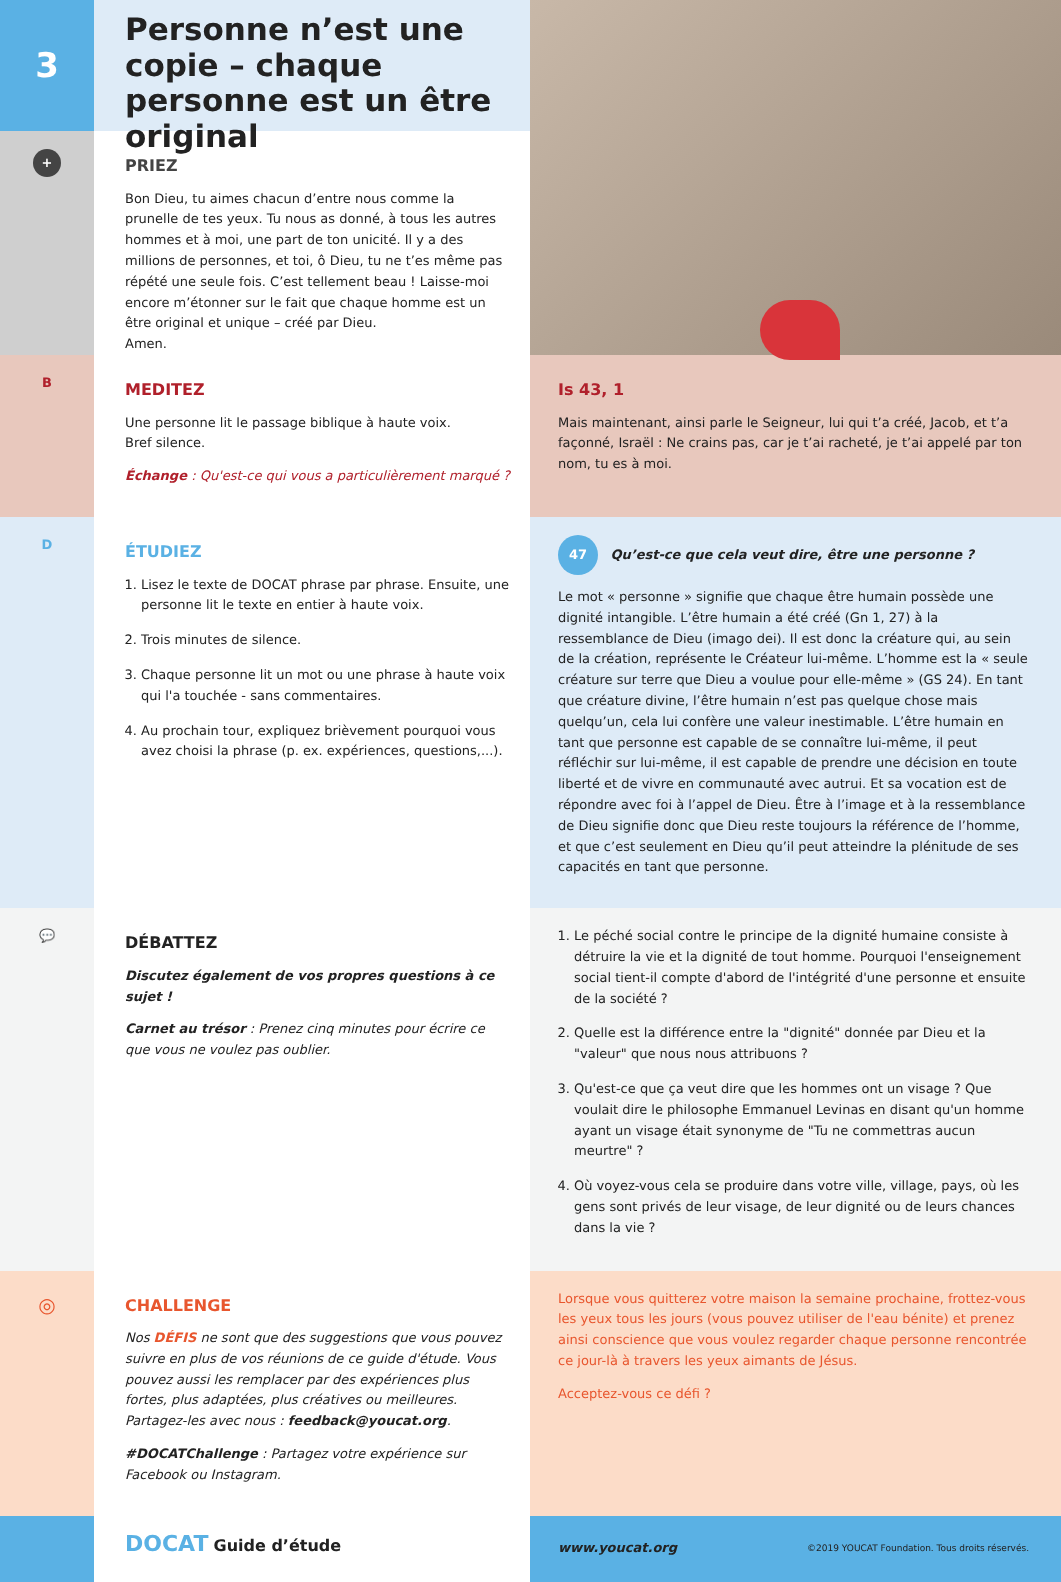3
+
Personne n’est une copie – chaque personne est un être original
PRIEZ
Bon Dieu, tu aimes chacun d’entre nous comme la prunelle de tes yeux. Tu nous as donné, à tous les autres hommes et à moi, une part de ton unicité. Il y a des millions de personnes, et toi, ô Dieu, tu ne t’es même pas répété une seule fois. C’est tellement beau ! Laisse-moi encore m’étonner sur le fait que chaque homme est un être original et unique – créé par Dieu.
Amen.
B
MEDITEZ
Une personne lit le passage biblique à haute voix.
Bref silence.
Échange : Qu'est-ce qui vous a particulièrement marqué ?
Is 43, 1
Mais maintenant, ainsi parle le Seigneur, lui qui t’a créé, Jacob, et t’a façonné, Israël : Ne crains pas, car je t’ai racheté, je t’ai appelé par ton nom, tu es à moi.
D
ÉTUDIEZ
1. Lisez le texte de DOCAT phrase par phrase. Ensuite, une personne lit le texte en entier à haute voix.
2. Trois minutes de silence.
3. Chaque personne lit un mot ou une phrase à haute voix qui l'a touchée - sans commentaires.
4. Au prochain tour, expliquez brièvement pourquoi vous avez choisi la phrase (p. ex. expériences, questions,...).
47 Qu’est-ce que cela veut dire, être une personne ?
Le mot « personne » signifie que chaque être humain possède une dignité intangible. L’être humain a été créé (Gn 1, 27) à la ressemblance de Dieu (imago dei). Il est donc la créature qui, au sein de la création, représente le Créateur lui-même. L’homme est la « seule créature sur terre que Dieu a voulue pour elle-même » (GS 24). En tant que créature divine, l’être humain n’est pas quelque chose mais quelqu’un, cela lui confère une valeur inestimable. L’être humain en tant que personne est capable de se connaître lui-même, il peut réfléchir sur lui-même, il est capable de prendre une décision en toute liberté et de vivre en communauté avec autrui. Et sa vocation est de répondre avec foi à l’appel de Dieu. Être à l’image et à la ressemblance de Dieu signifie donc que Dieu reste toujours la référence de l’homme, et que c’est seulement en Dieu qu’il peut atteindre la plénitude de ses capacités en tant que personne.
💬
DÉBATTEZ
Discutez également de vos propres questions à ce sujet !
Carnet au trésor : Prenez cinq minutes pour écrire ce que vous ne voulez pas oublier.
1. Le péché social contre le principe de la dignité humaine consiste à détruire la vie et la dignité de tout homme. Pourquoi l'enseignement social tient-il compte d'abord de l'intégrité d'une personne et ensuite de la société ?
2. Quelle est la différence entre la "dignité" donnée par Dieu et la "valeur" que nous nous attribuons ?
3. Qu'est-ce que ça veut dire que les hommes ont un visage ? Que voulait dire le philosophe Emmanuel Levinas en disant qu'un homme ayant un visage était synonyme de "Tu ne commettras aucun meurtre" ?
4. Où voyez-vous cela se produire dans votre ville, village, pays, où les gens sont privés de leur visage, de leur dignité ou de leurs chances dans la vie ?
◎
CHALLENGE
Nos DÉFIS ne sont que des suggestions que vous pouvez suivre en plus de vos réunions de ce guide d'étude. Vous pouvez aussi les remplacer par des expériences plus fortes, plus adaptées, plus créatives ou meilleures. Partagez-les avec nous : feedback@youcat.org.
#DOCATChallenge : Partagez votre expérience sur Facebook ou Instagram.
Lorsque vous quitterez votre maison la semaine prochaine, frottez-vous les yeux tous les jours (vous pouvez utiliser de l'eau bénite) et prenez ainsi conscience que vous voulez regarder chaque personne rencontrée ce jour-là à travers les yeux aimants de Jésus.
Acceptez-vous ce défi ?
DOCAT Guide d’étude
www.youcat.org ©2019 YOUCAT Foundation. Tous droits réservés.